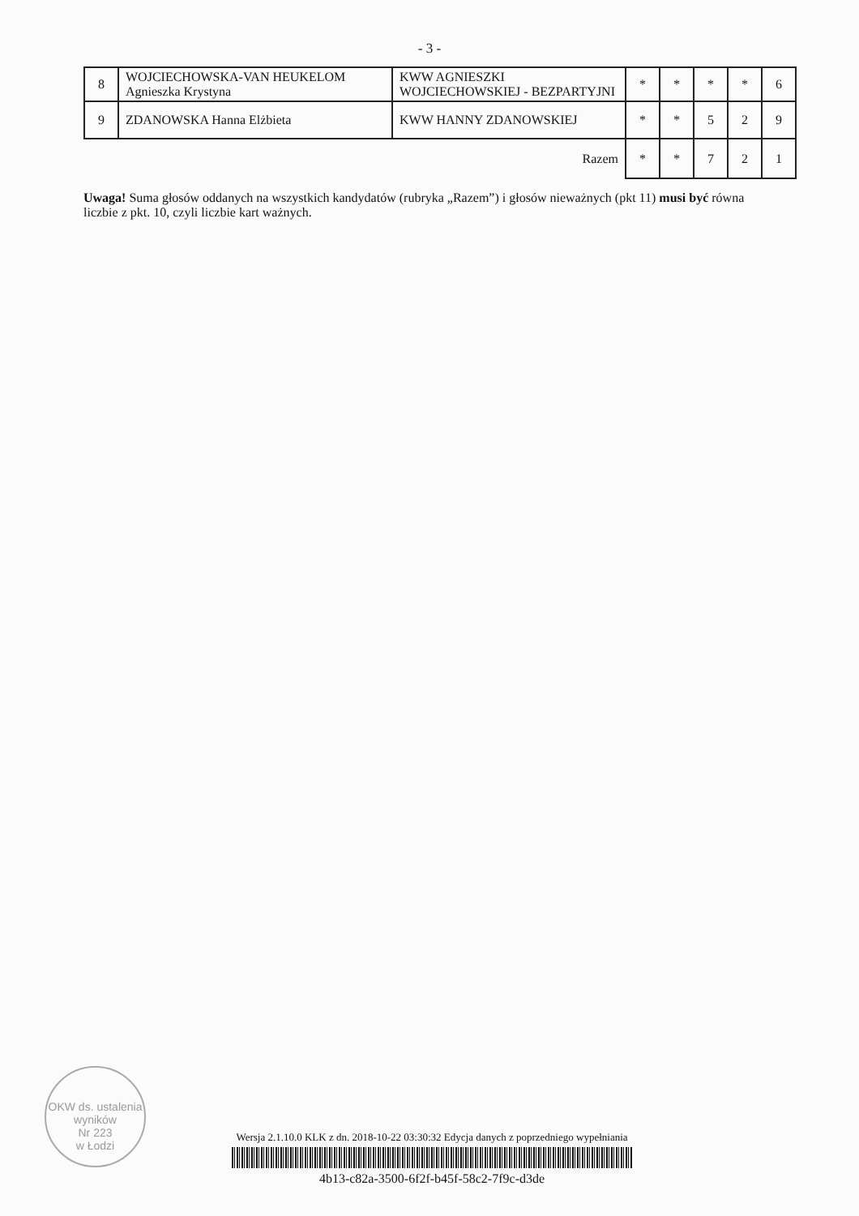- 3 -
| 8 | WOJCIECHOWSKA-VAN HEUKELOM Agnieszka Krystyna | KWW AGNIESZKI WOJCIECHOWSKIEJ - BEZPARTYJNI | * | * | * | * | 6 |
| 9 | ZDANOWSKA Hanna Elżbieta | KWW HANNY ZDANOWSKIEJ | * | * | 5 | 2 | 9 |
| | | Razem | * | * | 7 | 2 | 1 |
Uwaga! Suma głosów oddanych na wszystkich kandydatów (rubryka „Razem”) i głosów nieważnych (pkt 11) musi być równa liczbie z pkt. 10, czyli liczbie kart ważnych.
OKW ds. ustalenia wyników
Nr 223
w Łodzi
Wersja 2.1.10.0 KLK z dn. 2018-10-22 03:30:32 Edycja danych z poprzedniego wypełniania
4b13-c82a-3500-6f2f-b45f-58c2-7f9c-d3de